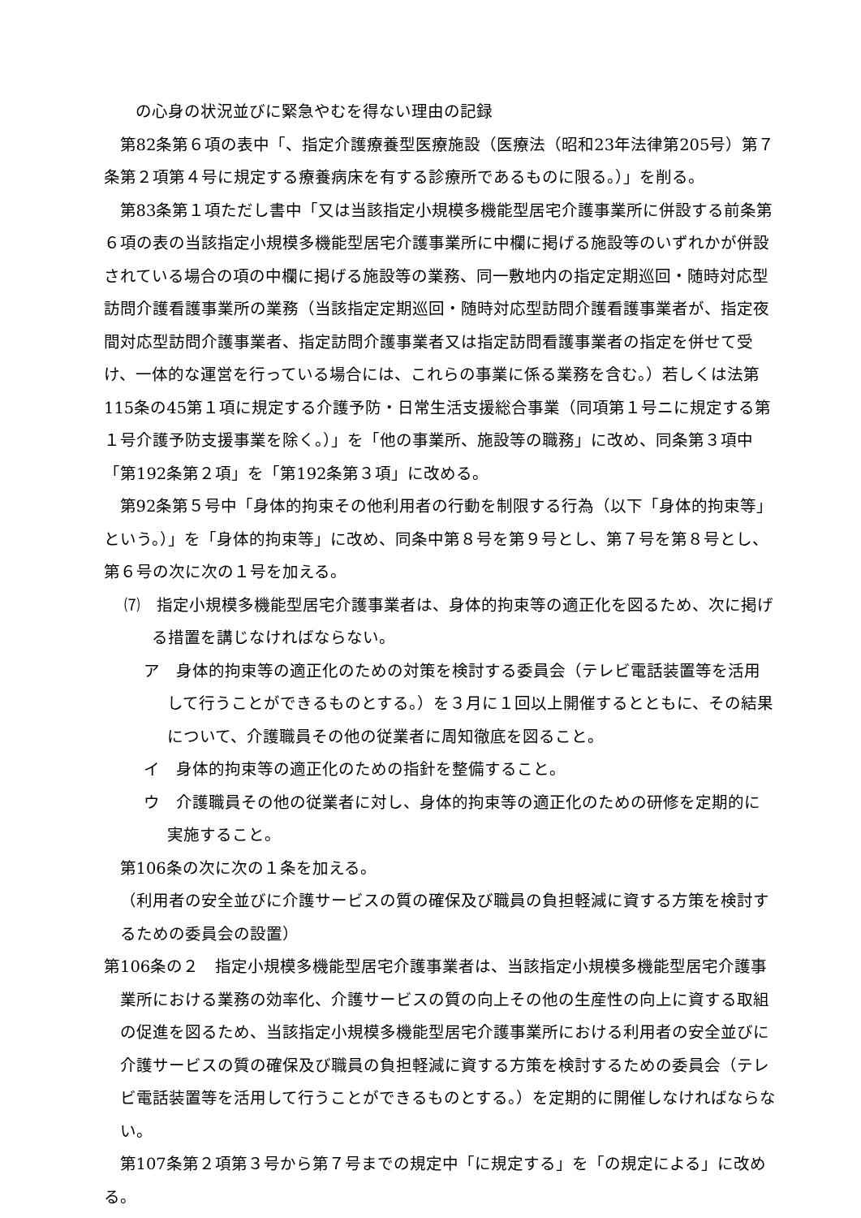の心身の状況並びに緊急やむを得ない理由の記録
第82条第６項の表中「、指定介護療養型医療施設（医療法（昭和23年法律第205号）第７条第２項第４号に規定する療養病床を有する診療所であるものに限る。）」を削る。
第83条第１項ただし書中「又は当該指定小規模多機能型居宅介護事業所に併設する前条第６項の表の当該指定小規模多機能型居宅介護事業所に中欄に掲げる施設等のいずれかが併設されている場合の項の中欄に掲げる施設等の業務、同一敷地内の指定定期巡回・随時対応型訪問介護看護事業所の業務（当該指定定期巡回・随時対応型訪問介護看護事業者が、指定夜間対応型訪問介護事業者、指定訪問介護事業者又は指定訪問看護事業者の指定を併せて受け、一体的な運営を行っている場合には、これらの事業に係る業務を含む。）若しくは法第115条の45第１項に規定する介護予防・日常生活支援総合事業（同項第１号ニに規定する第１号介護予防支援事業を除く。）」を「他の事業所、施設等の職務」に改め、同条第３項中「第192条第２項」を「第192条第３項」に改める。
第92条第５号中「身体的拘束その他利用者の行動を制限する行為（以下「身体的拘束等」という。）」を「身体的拘束等」に改め、同条中第８号を第９号とし、第７号を第８号とし、第６号の次に次の１号を加える。
⑺　指定小規模多機能型居宅介護事業者は、身体的拘束等の適正化を図るため、次に掲げる措置を講じなければならない。
ア　身体的拘束等の適正化のための対策を検討する委員会（テレビ電話装置等を活用して行うことができるものとする。）を３月に１回以上開催するとともに、その結果について、介護職員その他の従業者に周知徹底を図ること。
イ　身体的拘束等の適正化のための指針を整備すること。
ウ　介護職員その他の従業者に対し、身体的拘束等の適正化のための研修を定期的に実施すること。
第106条の次に次の１条を加える。
（利用者の安全並びに介護サービスの質の確保及び職員の負担軽減に資する方策を検討するための委員会の設置）
第106条の２　指定小規模多機能型居宅介護事業者は、当該指定小規模多機能型居宅介護事業所における業務の効率化、介護サービスの質の向上その他の生産性の向上に資する取組の促進を図るため、当該指定小規模多機能型居宅介護事業所における利用者の安全並びに介護サービスの質の確保及び職員の負担軽減に資する方策を検討するための委員会（テレビ電話装置等を活用して行うことができるものとする。）を定期的に開催しなければならない。
第107条第２項第３号から第７号までの規定中「に規定する」を「の規定による」に改める。